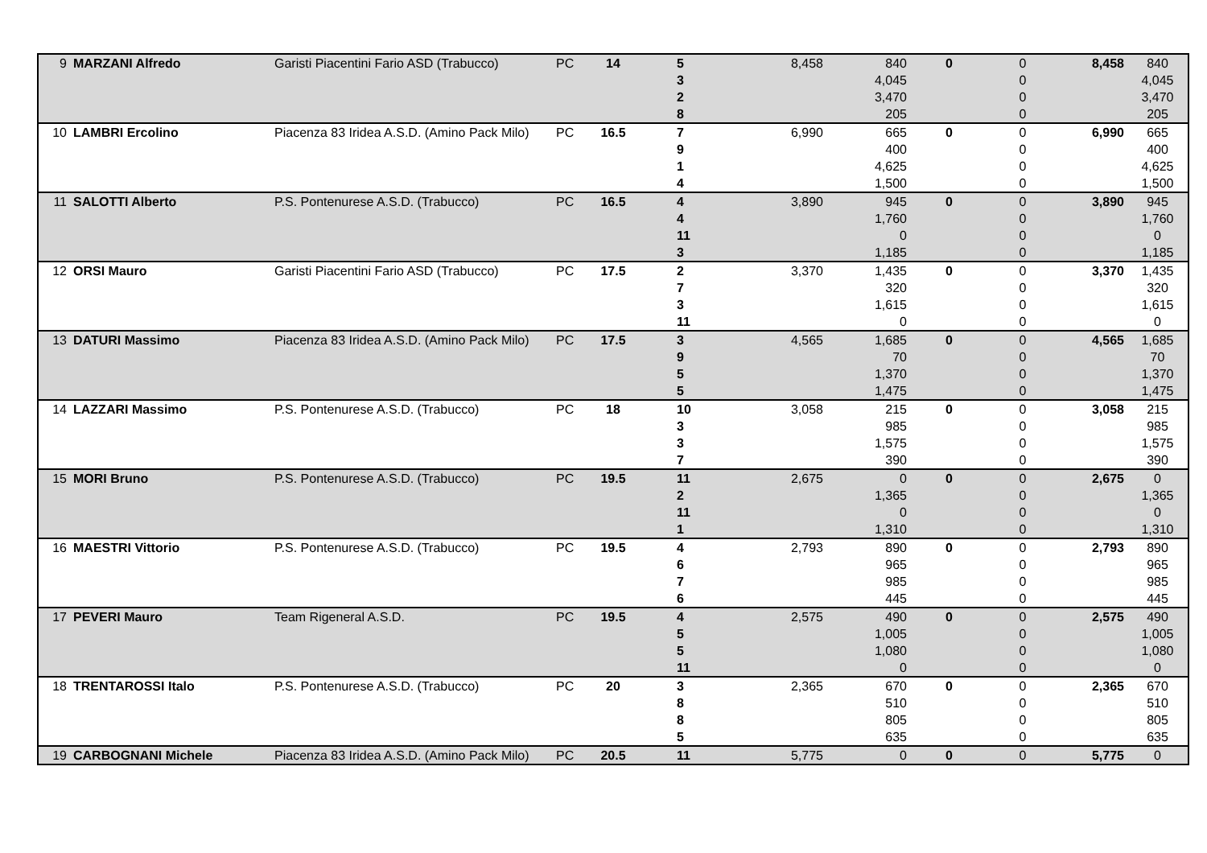| 9 | MARZANI Alfredo | Garisti Piacentini Fario ASD (Trabucco) | PC | 14 | | 5 | 8,458 | 840 | | 0 | 0 | 8,458 | 840 |
| | | | | | | 3 | | 4,045 | | | 0 | | 4,045 |
| | | | | | | 2 | | 3,470 | | | 0 | | 3,470 |
| | | | | | | 8 | | 205 | | | 0 | | 205 |
| 10 | LAMBRI Ercolino | Piacenza 83 Iridea A.S.D. (Amino Pack Milo) | PC | 16.5 | | 7 | 6,990 | 665 | | 0 | 0 | 6,990 | 665 |
| | | | | | | 9 | | 400 | | | 0 | | 400 |
| | | | | | | 1 | | 4,625 | | | 0 | | 4,625 |
| | | | | | | 4 | | 1,500 | | | 0 | | 1,500 |
| 11 | SALOTTI Alberto | P.S. Pontenurese A.S.D. (Trabucco) | PC | 16.5 | | 4 | 3,890 | 945 | | 0 | 0 | 3,890 | 945 |
| | | | | | | 4 | | 1,760 | | | 0 | | 1,760 |
| | | | | | | 11 | | 0 | | | 0 | | 0 |
| | | | | | | 3 | | 1,185 | | | 0 | | 1,185 |
| 12 | ORSI Mauro | Garisti Piacentini Fario ASD (Trabucco) | PC | 17.5 | | 2 | 3,370 | 1,435 | | 0 | 0 | 3,370 | 1,435 |
| | | | | | | 7 | | 320 | | | 0 | | 320 |
| | | | | | | 3 | | 1,615 | | | 0 | | 1,615 |
| | | | | | | 11 | | 0 | | | 0 | | 0 |
| 13 | DATURI Massimo | Piacenza 83 Iridea A.S.D. (Amino Pack Milo) | PC | 17.5 | | 3 | 4,565 | 1,685 | | 0 | 0 | 4,565 | 1,685 |
| | | | | | | 9 | | 70 | | | 0 | | 70 |
| | | | | | | 5 | | 1,370 | | | 0 | | 1,370 |
| | | | | | | 5 | | 1,475 | | | 0 | | 1,475 |
| 14 | LAZZARI Massimo | P.S. Pontenurese A.S.D. (Trabucco) | PC | 18 | | 10 | 3,058 | 215 | | 0 | 0 | 3,058 | 215 |
| | | | | | | 3 | | 985 | | | 0 | | 985 |
| | | | | | | 3 | | 1,575 | | | 0 | | 1,575 |
| | | | | | | 7 | | 390 | | | 0 | | 390 |
| 15 | MORI Bruno | P.S. Pontenurese A.S.D. (Trabucco) | PC | 19.5 | | 11 | 2,675 | 0 | | 0 | 0 | 2,675 | 0 |
| | | | | | | 2 | | 1,365 | | | 0 | | 1,365 |
| | | | | | | 11 | | 0 | | | 0 | | 0 |
| | | | | | | 1 | | 1,310 | | | 0 | | 1,310 |
| 16 | MAESTRI Vittorio | P.S. Pontenurese A.S.D. (Trabucco) | PC | 19.5 | | 4 | 2,793 | 890 | | 0 | 0 | 2,793 | 890 |
| | | | | | | 6 | | 965 | | | 0 | | 965 |
| | | | | | | 7 | | 985 | | | 0 | | 985 |
| | | | | | | 6 | | 445 | | | 0 | | 445 |
| 17 | PEVERI Mauro | Team Rigeneral A.S.D. | PC | 19.5 | | 4 | 2,575 | 490 | | 0 | 0 | 2,575 | 490 |
| | | | | | | 5 | | 1,005 | | | 0 | | 1,005 |
| | | | | | | 5 | | 1,080 | | | 0 | | 1,080 |
| | | | | | | 11 | | 0 | | | 0 | | 0 |
| 18 | TRENTAROSSI Italo | P.S. Pontenurese A.S.D. (Trabucco) | PC | 20 | | 3 | 2,365 | 670 | | 0 | 0 | 2,365 | 670 |
| | | | | | | 8 | | 510 | | | 0 | | 510 |
| | | | | | | 8 | | 805 | | | 0 | | 805 |
| | | | | | | 5 | | 635 | | | 0 | | 635 |
| 19 | CARBOGNANI Michele | Piacenza 83 Iridea A.S.D. (Amino Pack Milo) | PC | 20.5 | | 11 | 5,775 | 0 | | 0 | 0 | 5,775 | 0 |